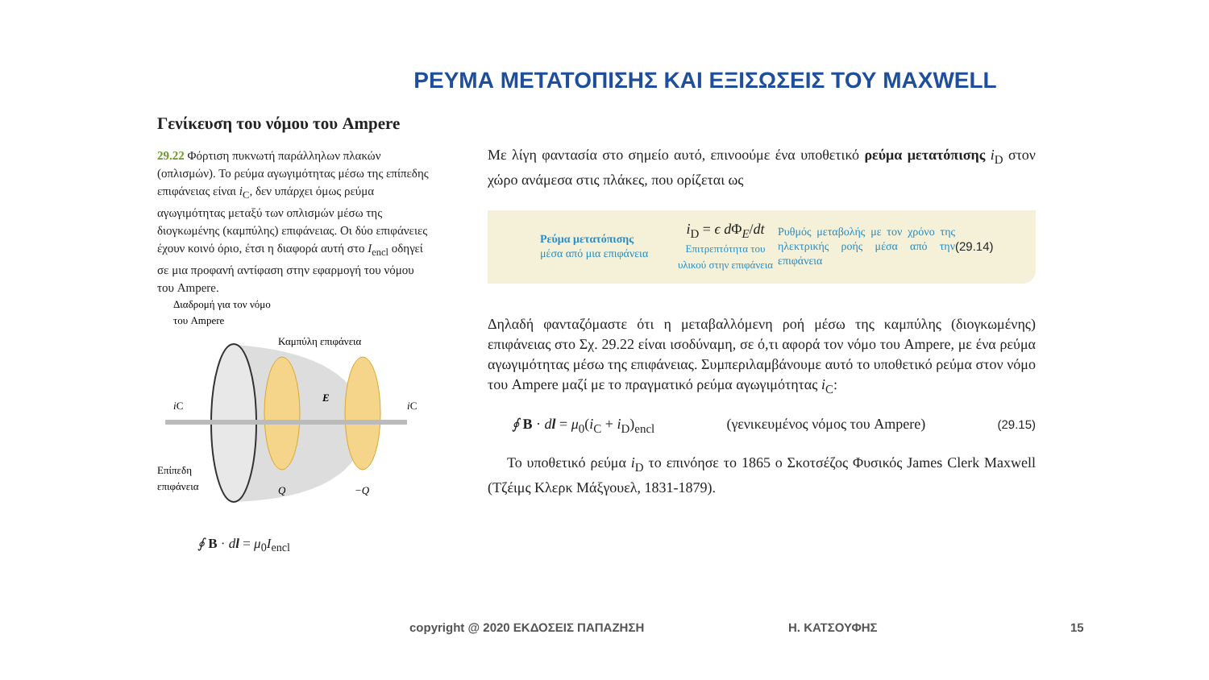ΡΕΥΜΑ ΜΕΤΑΤΟΠΙΣΗΣ ΚΑΙ ΕΞΙΣΩΣΕΙΣ ΤΟΥ MAXWELL
Γενίκευση του νόμου του Ampere
29.22 Φόρτιση πυκνωτή παράλληλων πλακών (οπλισμών). Το ρεύμα αγωγιμότητας μέσω της επίπεδης επιφάνειας είναι i<sub>C</sub>, δεν υπάρχει όμως ρεύμα αγωγιμότητας μεταξύ των οπλισμών μέσω της διογκωμένης (καμπύλης) επιφάνειας. Οι δύο επιφάνειες έχουν κοινό όριο, έτσι η διαφορά αυτή στο I<sub>encl</sub> οδηγεί σε μια προφανή αντίφαση στην εφαρμογή του νόμου του Ampere.
Διαδρομή για τον νόμο
του Ampere
Καμπύλη επιφάνεια
iC
E
iC
Επίπεδη
επιφάνεια
Q
−Q
∮ B · dl = μ<sub>0</sub>I<sub>encl</sub>
Με λίγη φαντασία στο σημείο αυτό, επινοούμε ένα υποθετικό ρεύμα μετατόπισης i<sub>D</sub> στον χώρο ανάμεσα στις πλάκες, που ορίζεται ως
Ρεύμα μετατόπισης
μέσα από μια επιφάνεια
i<sub>D</sub> = ϵ d Φ<sub>E</sub>/dt
Επιτρεπτότητα του υλικού στην επιφάνεια
Ρυθμός μεταβολής με τον χρόνο της ηλεκτρικής ροής μέσα από την επιφάνεια
(29.14)
Δηλαδή φανταζόμαστε ότι η μεταβαλλόμενη ροή μέσω της καμπύλης (διογκωμένης) επιφάνειας στο Σχ. 29.22 είναι ισοδύναμη, σε ό,τι αφορά τον νόμο του Ampere, με ένα ρεύμα αγωγιμότητας μέσω της επιφάνειας. Συμπεριλαμβάνουμε αυτό το υποθετικό ρεύμα στον νόμο του Ampere μαζί με το πραγματικό ρεύμα αγωγιμότητας i<sub>C</sub>:
∮ B · dl = μ<sub>0</sub>(i<sub>C</sub> + i<sub>D</sub>)<sub>encl</sub> (γενικευμένος νόμος του Ampere) (29.15)
Το υποθετικό ρεύμα i<sub>D</sub> το επινόησε το 1865 ο Σκοτσέζος Φυσικός James Clerk Maxwell (Τζέιμς Κλερκ Μάξγουελ, 1831-1879).
copyright @ 2020 ΕΚΔΟΣΕΙΣ ΠΑΠΑΖΗΣΗ Η. ΚΑΤΣΟΥΦΗΣ 15